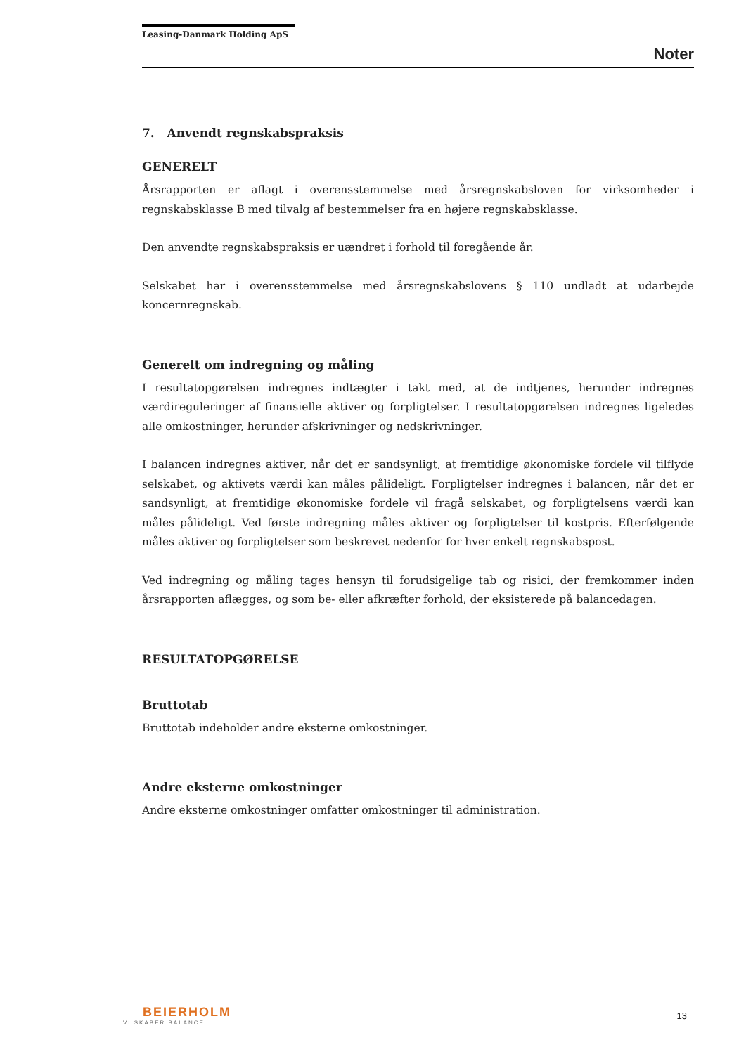Leasing-Danmark Holding ApS
Noter
7. Anvendt regnskabspraksis
GENERELT
Årsrapporten er aflagt i overensstemmelse med årsregnskabsloven for virksomheder i regnskabsklasse B med tilvalg af bestemmelser fra en højere regnskabsklasse.
Den anvendte regnskabspraksis er uændret i forhold til foregående år.
Selskabet har i overensstemmelse med årsregnskabslovens § 110 undladt at udarbejde koncernregnskab.
Generelt om indregning og måling
I resultatopgørelsen indregnes indtægter i takt med, at de indtjenes, herunder indregnes værdireguleringer af finansielle aktiver og forpligtelser. I resultatopgørelsen indregnes ligeledes alle omkostninger, herunder afskrivninger og nedskrivninger.
I balancen indregnes aktiver, når det er sandsynligt, at fremtidige økonomiske fordele vil tilflyde selskabet, og aktivets værdi kan måles pålideligt. Forpligtelser indregnes i balancen, når det er sandsynligt, at fremtidige økonomiske fordele vil fragå selskabet, og forpligtelsens værdi kan måles pålideligt. Ved første indregning måles aktiver og forpligtelser til kostpris. Efterfølgende måles aktiver og forpligtelser som beskrevet nedenfor for hver enkelt regnskabspost.
Ved indregning og måling tages hensyn til forudsigelige tab og risici, der fremkommer inden årsrapporten aflægges, og som be- eller afkræfter forhold, der eksisterede på balancedagen.
RESULTATOPGØRELSE
Bruttotab
Bruttotab indeholder andre eksterne omkostninger.
Andre eksterne omkostninger
Andre eksterne omkostninger omfatter omkostninger til administration.
BEIERHOLM
VI SKABER BALANCE
13